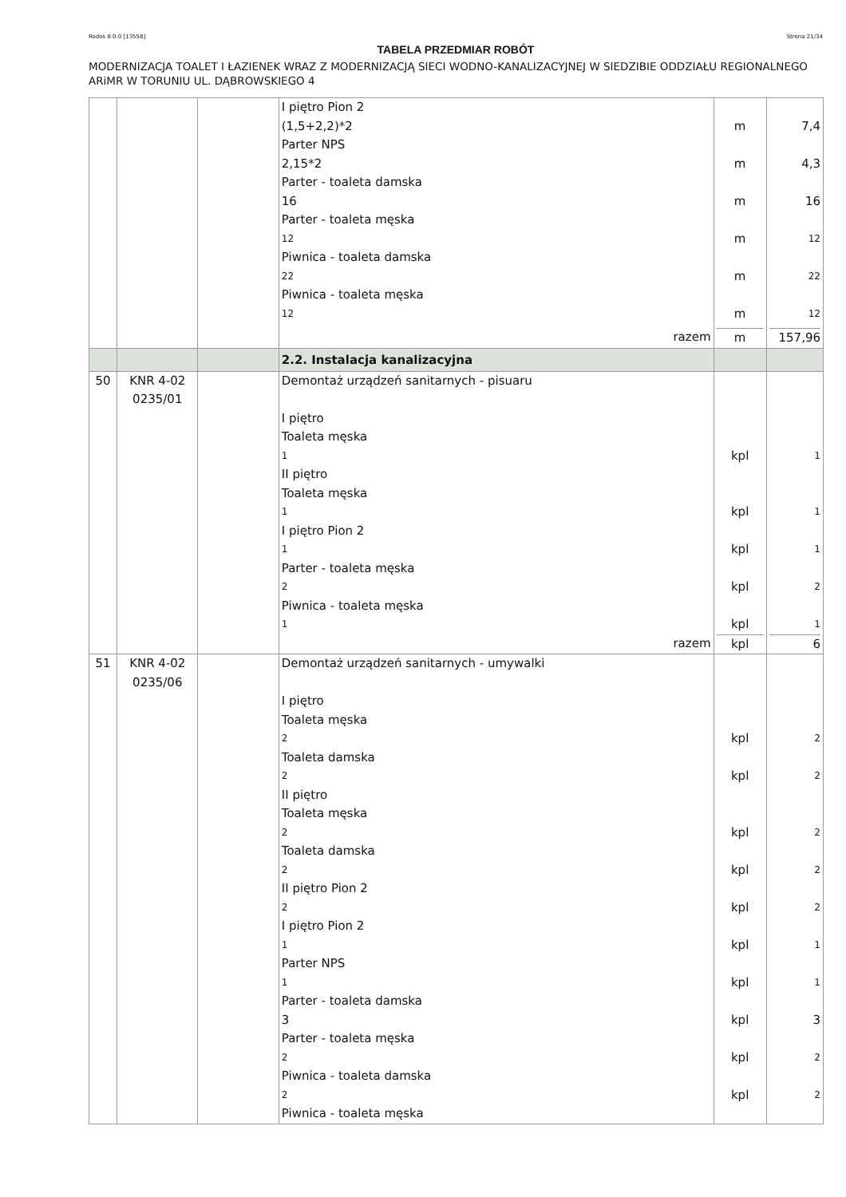Rodos 8.0.0 [13558] Strona 21/34
TABELA PRZEDMIAR ROBÓT
MODERNIZACJA TOALET I ŁAZIENEK WRAZ Z MODERNIZACJĄ SIECI WODNO-KANALIZACYJNEJ W SIEDZIBIE ODDZIAŁU REGIONALNEGO ARiMR W TORUNIU UL. DĄBROWSKIEGO 4
| | | | I piętro Pion 2 (1,5+2,2)*2 Parter NPS 2,15*2 Parter - toaleta damska 16 Parter - toaleta męska 12 Piwnica - toaleta damska 22 Piwnica - toaleta męska 12 razem | m m m m m m m | 7,4 4,3 16 12 22 12 157,96 |
| | | | 2.2. Instalacja kanalizacyjna | | |
| 50 | KNR 4-02 0235/01 | | Demontaż urządzeń sanitarnych - pisuaru I piętro Toaleta męska 1 II piętro Toaleta męska 1 I piętro Pion 2 1 Parter - toaleta męska 2 Piwnica - toaleta męska 1 razem | kpl kpl kpl kpl kpl kpl | 1 1 1 2 1 6 |
| 51 | KNR 4-02 0235/06 | | Demontaż urządzeń sanitarnych - umywalki I piętro Toaleta męska 2 Toaleta damska 2 II piętro Toaleta męska 2 Toaleta damska 2 II piętro Pion 2 2 I piętro Pion 2 1 Parter NPS 1 Parter - toaleta damska 3 Parter - toaleta męska 2 Piwnica - toaleta damska 2 Piwnica - toaleta męska | kpl kpl kpl kpl kpl kpl kpl kpl kpl kpl | 2 2 2 2 2 1 1 3 2 2 |